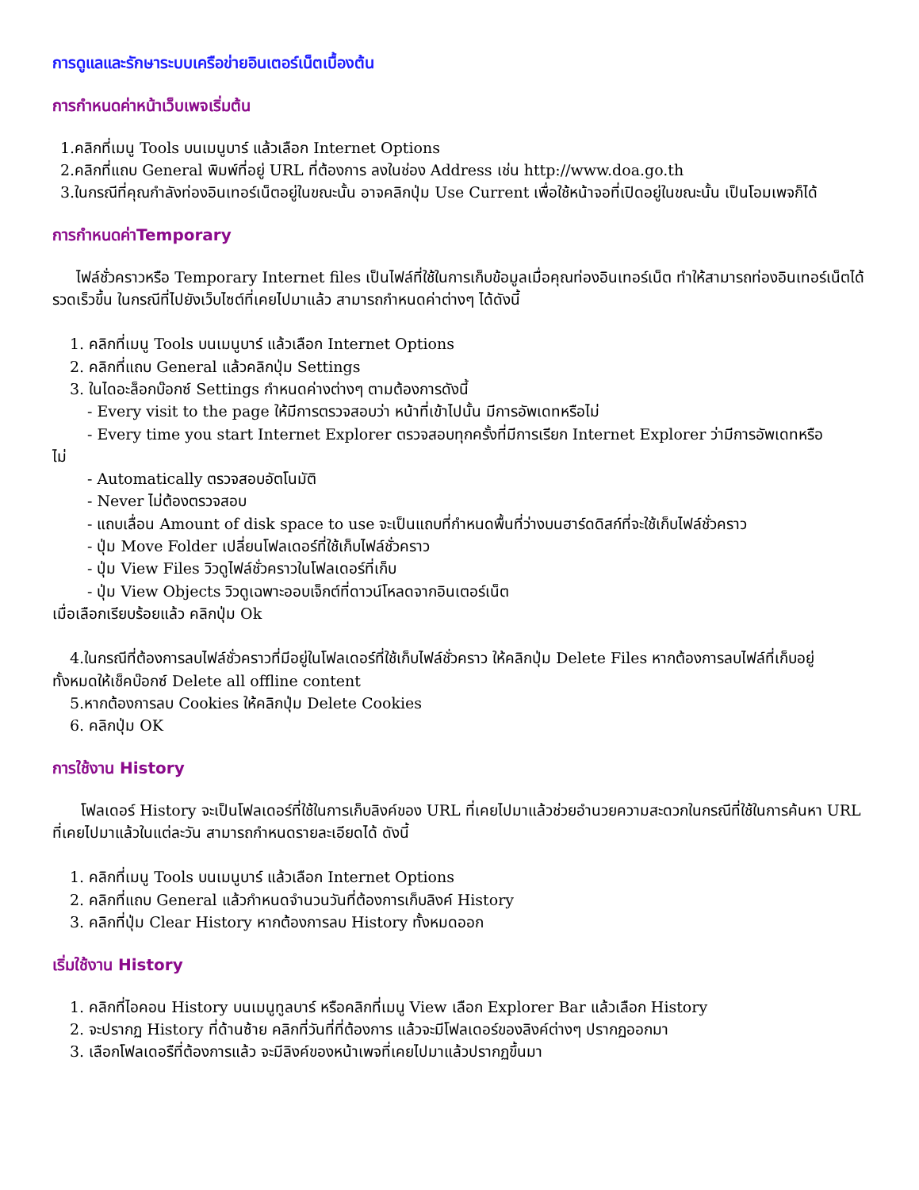การดูแลและรักษาระบบเครือข่ายอินเตอร์เน็ตเบื้องต้น
การกำหนดค่าหน้าเว็บเพจเริ่มต้น
1.คลิกที่เมนู Tools บนเมนูบาร์ แล้วเลือก Internet Options
2.คลิกที่แถบ General พิมพ์ที่อยู่ URL ที่ต้องการ ลงในช่อง Address เช่น http://www.doa.go.th
3.ในกรณีที่คุณกำลังท่องอินเทอร์เน็ตอยู่ในขณะนั้น อาจคลิกปุ่ม Use Current เพื่อใช้หน้าจอที่เปิดอยู่ในขณะนั้น เป็นโอมเพจก็ได้
การกำหนดค่าTemporary
ไฟล์ชั่วคราวหรือ Temporary Internet files เป็นไฟล์ที่ใช้ในการเก็บข้อมูลเมื่อคุณท่องอินเทอร์เน็ต ทำให้สามารถท่องอินเทอร์เน็ตได้รวดเร็วขึ้น ในกรณีที่ไปยังเว็บไซต์ที่เคยไปมาแล้ว สามารถกำหนดค่าต่างๆ ได้ดังนี้
1. คลิกที่เมนู Tools บนเมนูบาร์ แล้วเลือก Internet Options
2. คลิกที่แถบ General แล้วคลิกปุ่ม Settings
3. ในไดอะล็อกบ๊อกซ์ Settings กำหนดค่างต่างๆ ตามต้องการดังนี้
- Every visit to the page ให้มีการตรวจสอบว่า หน้าที่เข้าไปนั้น มีการอัพเดทหรือไม่
- Every time you start Internet Explorer ตรวจสอบทุกครั้งที่มีการเรียก Internet Explorer ว่ามีการอัพเดทหรือ
ไม่
- Automatically ตรวจสอบอัตโนมัติ
- Never ไม่ต้องตรวจสอบ
- แถบเลื่อน Amount of disk space to use จะเป็นแถบที่กำหนดพื้นที่ว่างบนฮาร์ดดิสก์ที่จะใช้เก็บไฟล์ชั่วคราว
- ปุ่ม Move Folder เปลี่ยนโฟลเดอร์ที่ใช้เก็บไฟล์ชั่วคราว
- ปุ่ม View Files วิวดูไฟล์ชั่วคราวในโฟลเดอร์ที่เก็บ
- ปุ่ม View Objects วิวดูเฉพาะออบเจ็กต์ที่ดาวน์โหลดจากอินเตอร์เน็ต
เมื่อเลือกเรียบร้อยแล้ว คลิกปุ่ม Ok
4.ในกรณีที่ต้องการลบไฟล์ชั่วคราวที่มีอยู่ในโฟลเดอร์ที่ใช้เก็บไฟล์ชั่วคราว ให้คลิกปุ่ม Delete Files หากต้องการลบไฟล์ที่เก็บอยู่
ทั้งหมดให้เช็คบ๊อกซ์ Delete all offline content
5.หากต้องการลบ Cookies ให้คลิกปุ่ม Delete Cookies
6. คลิกปุ่ม OK
การใช้งาน History
โฟลเดอร์ History จะเป็นโฟลเดอร์ที่ใช้ในการเก็บลิงค์ของ URL ที่เคยไปมาแล้วช่วยอำนวยความสะดวกในกรณีที่ใช้ในการค้นหา URL
ที่เคยไปมาแล้วในแต่ละวัน สามารถกำหนดรายละเอียดได้ ดังนี้
1. คลิกที่เมนู Tools บนเมนูบาร์ แล้วเลือก Internet Options
2. คลิกที่แถบ General แล้วกำหนดจำนวนวันที่ต้องการเก็บลิงค์ History
3. คลิกที่ปุ่ม Clear History หากต้องการลบ History ทั้งหมดออก
เริ่มใช้งาน History
1. คลิกที่ไอคอน History บนเมนูทูลบาร์ หรือคลิกที่เมนู View เลือก Explorer Bar แล้วเลือก History
2. จะปรากฏ History ที่ด้านซ้าย คลิกที่วันที่ที่ต้องการ แล้วจะมีโฟลเดอร์ของลิงค์ต่างๆ ปรากฏออกมา
3. เลือกโฟลเดอรืที่ต้องการแล้ว จะมีลิงค์ของหน้าเพจที่เคยไปมาแล้วปรากฏขึ้นมา